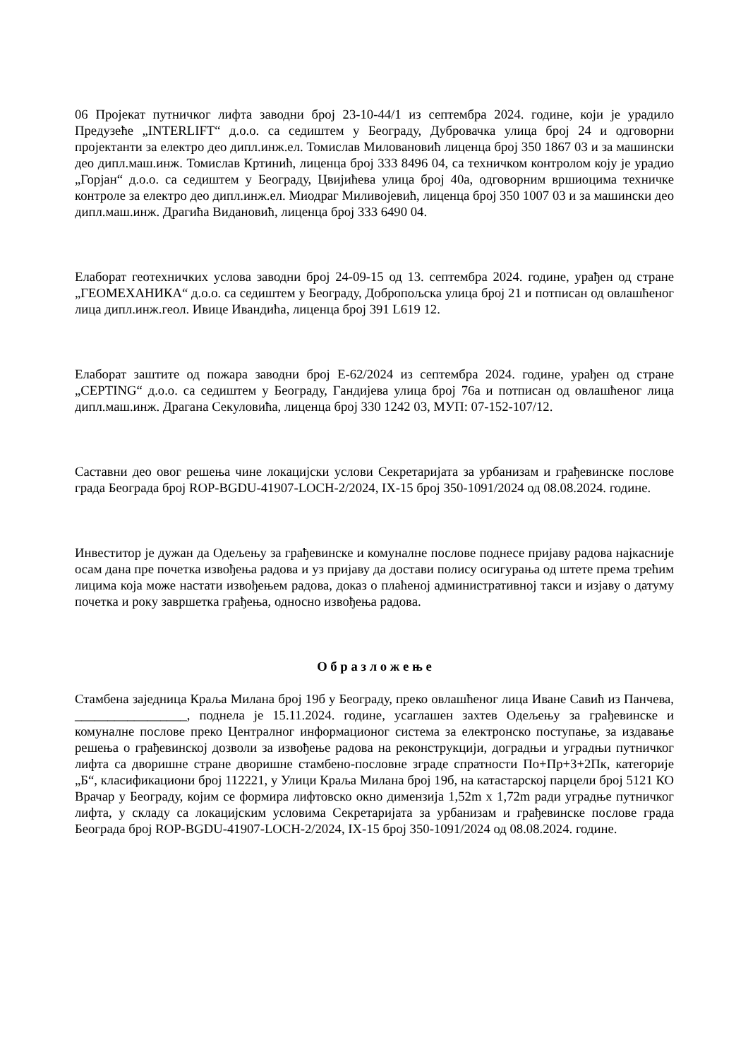06 Пројекат путничког лифта заводни број 23-10-44/1 из септембра 2024. године, који је урадило Предузеће „INTERLIFT“ д.о.о. са седиштем у Београду, Дубровачка улица број 24 и одговорни пројектанти за електро део дипл.инж.ел. Томислав Миловановић лиценца број 350 1867 03 и за машински део дипл.маш.инж. Томислав Кртинић, лиценца број 333 8496 04, са техничком контролом коју је урадио „Горјан“ д.о.о. са седиштем у Београду, Цвијићева улица број 40а, одговорним вршиоцима техничке контроле за електро део дипл.инж.ел. Миодраг Миливојевић, лиценца број 350 1007 03 и за машински део дипл.маш.инж. Драгића Видановић, лиценца број 333 6490 04.
Елаборат геотехничких услова заводни број 24-09-15 од 13. септембра 2024. године, урађен од стране „ГЕОМЕХАНИКА“ д.о.о. са седиштем у Београду, Добропољска улица број 21 и потписан од овлашћеног лица дипл.инж.геол. Ивице Ивандића, лиценца број 391 L619 12.
Елаборат заштите од пожара заводни број Е-62/2024 из септембра 2024. године, урађен од стране „СЕРТING“ д.о.о. са седиштем у Београду, Гандијева улица број 76а и потписан од овлашћеног лица дипл.маш.инж. Драгана Секуловића, лиценца број 330 1242 03, МУП: 07-152-107/12.
Саставни део овог решења чине локацијски услови Секретаријата за урбанизам и грађевинске послове града Београда број ROP-BGDU-41907-LOCH-2/2024, IX-15 број 350-1091/2024 од 08.08.2024. године.
Инвеститор је дужан да Одељењу за грађевинске и комуналне послове поднесе пријаву радова најкасније осам дана пре почетка извођења радова и уз пријаву да достави полису осигурања од штете према трећим лицима која може настати извођењем радова, доказ о плаћеној административној такси и изјаву о датуму почетка и року завршетка грађења, односно извођења радова.
О б р а з л о ж е њ е
Стамбена заједница Краља Милана број 19б у Београду, преко овлашћеног лица Иване Савић из Панчева, _________________, поднела је 15.11.2024. године, усаглашен захтев Одељењу за грађевинске и комуналне послове преко Централног информационог система за електронско поступање, за издавање решења о грађевинској дозволи за извођење радова на реконструкцији, доградњи и уградњи путничког лифта са дворишне стране дворишне стамбено-пословне зграде спратности По+Пр+3+2Пк, категорије „Б“, класификациони број 112221, у Улици Краља Милана број 19б, на катастарској парцели број 5121 КО Врачар у Београду, којим се формира лифтовско окно димензија 1,52m x 1,72m ради уградње путничког лифта, у складу са локацијским условима Секретаријата за урбанизам и грађевинске послове града Београда број ROP-BGDU-41907-LOCH-2/2024, IX-15 број 350-1091/2024 од 08.08.2024. године.